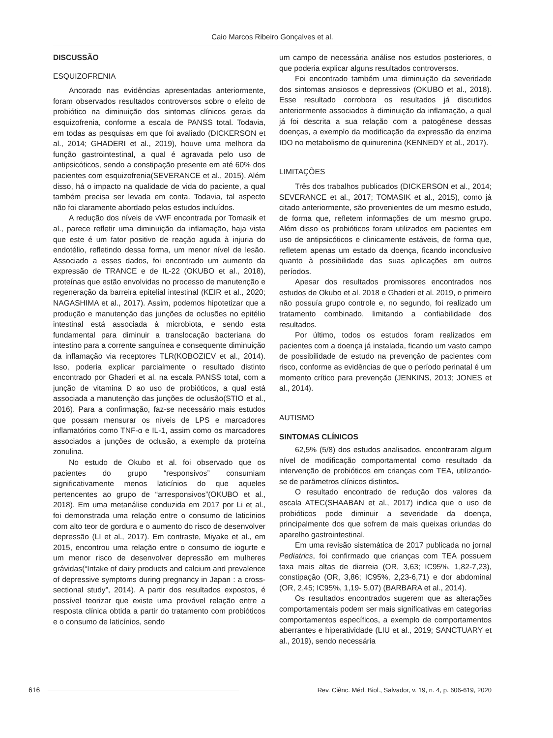Caio Marcos Ribeiro Gonçalves et al.
DISCUSSÃO
ESQUIZOFRENIA
Ancorado nas evidências apresentadas anteriormente, foram observados resultados controversos sobre o efeito de probiótico na diminuição dos sintomas clínicos gerais da esquizofrenia, conforme a escala de PANSS total. Todavia, em todas as pesquisas em que foi avaliado (DICKERSON et al., 2014; GHADERI et al., 2019), houve uma melhora da função gastrointestinal, a qual é agravada pelo uso de antipsicóticos, sendo a constipação presente em até 60% dos pacientes com esquizofrenia(SEVERANCE et al., 2015). Além disso, há o impacto na qualidade de vida do paciente, a qual também precisa ser levada em conta. Todavia, tal aspecto não foi claramente abordado pelos estudos incluídos.
A redução dos níveis de vWF encontrada por Tomasik et al., parece refletir uma diminuição da inflamação, haja vista que este é um fator positivo de reação aguda à injuria do endotélio, refletindo dessa forma, um menor nível de lesão. Associado a esses dados, foi encontrado um aumento da expressão de TRANCE e de IL-22 (OKUBO et al., 2018), proteínas que estão envolvidas no processo de manutenção e regeneração da barreira epitelial intestinal (KEIR et al., 2020; NAGASHIMA et al., 2017). Assim, podemos hipotetizar que a produção e manutenção das junções de oclusões no epitélio intestinal está associada à microbiota, e sendo esta fundamental para diminuir a translocação bacteriana do intestino para a corrente sanguínea e consequente diminuição da inflamação via receptores TLR(KOBOZIEV et al., 2014). Isso, poderia explicar parcialmente o resultado distinto encontrado por Ghaderi et al. na escala PANSS total, com a junção de vitamina D ao uso de probióticos, a qual está associada a manutenção das junções de oclusão(STIO et al., 2016). Para a confirmação, faz-se necessário mais estudos que possam mensurar os níveis de LPS e marcadores inflamatórios como TNF-α e IL-1, assim como os marcadores associados a junções de oclusão, a exemplo da proteína zonulina.
No estudo de Okubo et al. foi observado que os pacientes do grupo “responsivos” consumiam significativamente menos laticínios do que aqueles pertencentes ao grupo de “arresponsivos”(OKUBO et al., 2018). Em uma metanálise conduzida em 2017 por Li et al., foi demonstrada uma relação entre o consumo de laticínios com alto teor de gordura e o aumento do risco de desenvolver depressão (LI et al., 2017). Em contraste, Miyake et al., em 2015, encontrou uma relação entre o consumo de iogurte e um menor risco de desenvolver depressão em mulheres grávidas(“Intake of dairy products and calcium and prevalence of depressive symptoms during pregnancy in Japan : a cross-sectional study”, 2014). A partir dos resultados expostos, é possível teorizar que existe uma provável relação entre a resposta clínica obtida a partir do tratamento com probióticos e o consumo de laticínios, sendo
um campo de necessária análise nos estudos posteriores, o que poderia explicar alguns resultados controversos.
Foi encontrado também uma diminuição da severidade dos sintomas ansiosos e depressivos (OKUBO et al., 2018). Esse resultado corrobora os resultados já discutidos anteriormente associados à diminuição da inflamação, a qual já foi descrita a sua relação com a patogênese dessas doenças, a exemplo da modificação da expressão da enzima IDO no metabolismo de quinurenina (KENNEDY et al., 2017).
LIMITAÇÕES
Três dos trabalhos publicados (DICKERSON et al., 2014; SEVERANCE et al., 2017; TOMASIK et al., 2015), como já citado anteriormente, são provenientes de um mesmo estudo, de forma que, refletem informações de um mesmo grupo. Além disso os probióticos foram utilizados em pacientes em uso de antipsicóticos e clinicamente estáveis, de forma que, refletem apenas um estado da doença, ficando inconclusivo quanto à possibilidade das suas aplicações em outros períodos.
Apesar dos resultados promissores encontrados nos estudos de Okubo et al. 2018 e Ghaderi et al. 2019, o primeiro não possuía grupo controle e, no segundo, foi realizado um tratamento combinado, limitando a confiabilidade dos resultados.
Por último, todos os estudos foram realizados em pacientes com a doença já instalada, ficando um vasto campo de possibilidade de estudo na prevenção de pacientes com risco, conforme as evidências de que o período perinatal é um momento crítico para prevenção (JENKINS, 2013; JONES et al., 2014).
AUTISMO
SINTOMAS CLÍNICOS
62,5% (5/8) dos estudos analisados, encontraram algum nível de modificação comportamental como resultado da intervenção de probióticos em crianças com TEA, utilizando-se de parâmetros clínicos distintos.
O resultado encontrado de redução dos valores da escala ATEC(SHAABAN et al., 2017) indica que o uso de probióticos pode diminuir a severidade da doença, principalmente dos que sofrem de mais queixas oriundas do aparelho gastrointestinal.
Em uma revisão sistemática de 2017 publicada no jornal Pediatrics, foi confirmado que crianças com TEA possuem taxa mais altas de diarreia (OR, 3,63; IC95%, 1,82-7,23), constipação (OR, 3,86; IC95%, 2,23-6,71) e dor abdominal (OR, 2,45; IC95%, 1,19- 5,07) (BARBARA et al., 2014).
Os resultados encontrados sugerem que as alterações comportamentais podem ser mais significativas em categorias comportamentos específicos, a exemplo de comportamentos aberrantes e hiperatividade (LIU et al., 2019; SANCTUARY et al., 2019), sendo necessária
616 Rev. Ciênc. Méd. Biol., Salvador, v. 19, n. 4, p. 606-619, 2020